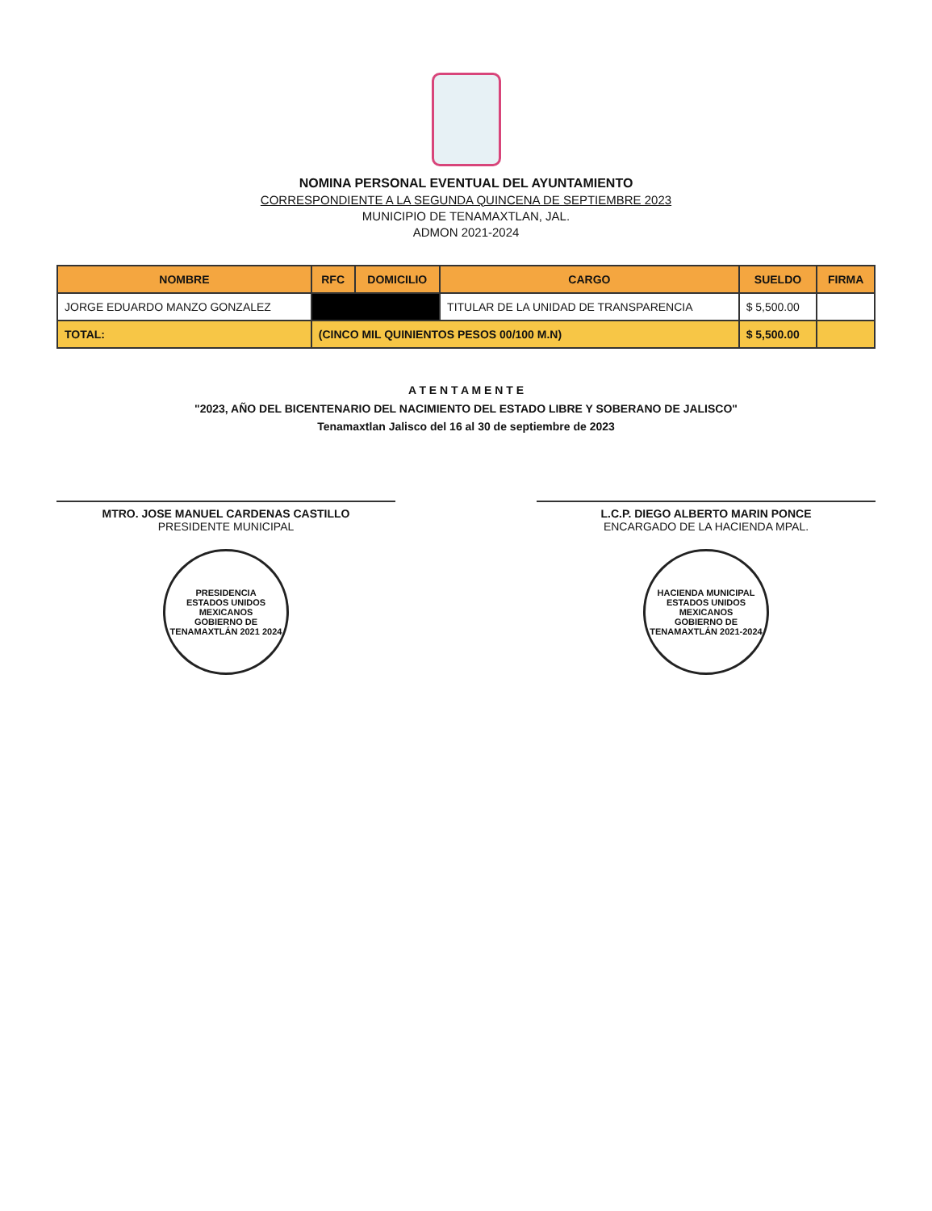NOMINA PERSONAL EVENTUAL DEL AYUNTAMIENTO
CORRESPONDIENTE A LA SEGUNDA QUINCENA DE SEPTIEMBRE 2023
MUNICIPIO DE TENAMAXTLAN, JAL.
ADMON 2021-2024
| NOMBRE | RFC | DOMICILIO | CARGO | SUELDO | FIRMA |
| --- | --- | --- | --- | --- | --- |
| JORGE EDUARDO MANZO GONZALEZ | | | TITULAR DE LA UNIDAD DE TRANSPARENCIA | $ 5,500.00 | |
| TOTAL: | (CINCO MIL QUINIENTOS PESOS 00/100 M.N) | | | $ 5,500.00 | |
A T E N T A M E N T E
"2023, AÑO DEL BICENTENARIO DEL NACIMIENTO DEL ESTADO LIBRE Y SOBERANO DE JALISCO"
Tenamaxtlan Jalisco del 16 al 30 de septiembre de 2023
MTRO. JOSE MANUEL CARDENAS CASTILLO
PRESIDENTE MUNICIPAL
PRESIDENCIA
ESTADOS UNIDOS MEXICANOS
GOBIERNO DE TENAMAXTLÁN 2021 2024
L.C.P. DIEGO ALBERTO MARIN PONCE
ENCARGADO DE LA HACIENDA MPAL.
HACIENDA MUNICIPAL
ESTADOS UNIDOS MEXICANOS
GOBIERNO DE TENAMAXTLÁN 2021-2024